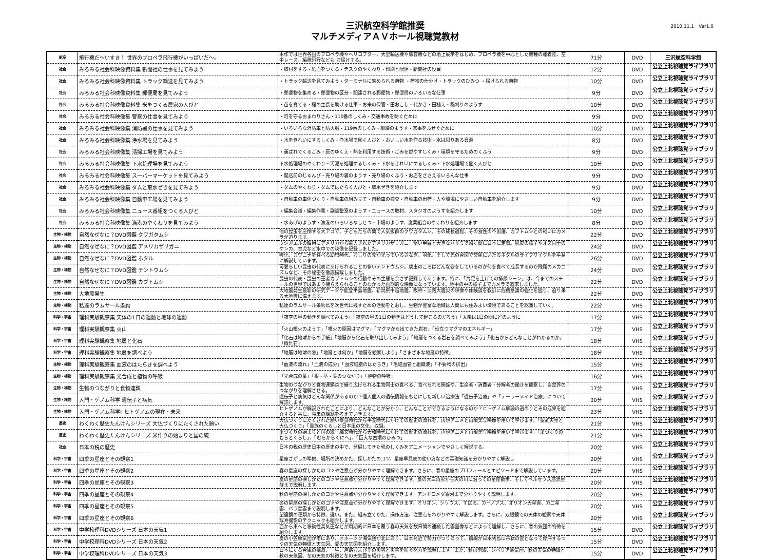三沢航空科学館推奨
マルチメディアＡＶホール視聴覚教材
2010.11.1　Ver1.0
| 航空 | 飛行機だ～いすき！ 世界のプロペラ飛行機がいっぱいだ～。 | 本作では世界各国のプロペラ機やヘリコプター、大型輸送機や旅客機などの地上展示をはじめ、プロペラ機を中心とした機種の離着陸、空中レース、編隊飛行なども お届けする。 | 71分 | DVD | 三沢航空科学館 |
| 社会 | みるみる社会科映像資料集 新聞社の仕事を見てみよう | ・取材をする・紙面をつくる・デスクのやくわり・印刷と配達・新聞社の役目 | 12分 | DVD | 公立上北視聴覚ライブラリー |
| 社会 | みるみる社会科映像資料集 トラック輸送を見てみよう | ・トラック輸送を見てみよう・ターミナルに集められる荷物 ・荷物の仕分け・トラックのひみつ ・届けられる荷物 | 10分 | DVD | 公立上北視聴覚ライブラリー |
| 社会 | みるみる社会科映像資料集 郵便局を見てみよう | ・郵便物を集める・郵便物の区分・配達される郵便物・郵便局のいろいろな仕事 | 9分 | DVD | 公立上北視聴覚ライブラリー |
| 社会 | みるみる社会科映像資料集 米をつくる農家の人びと | ・苗を育てる・稲の生長を助ける仕事・お米の保管・田おこし・代かき・田植え・稲刈りのようす | 10分 | DVD | 公立上北視聴覚ライブラリー |
| 社会 | みるみる社会科映像集 警察の仕事を見てみよう | ・町を守るおまわりさん・110番のしくみ・交通事故を防ぐために | 9分 | DVD | 公立上北視聴覚ライブラリー |
| 社会 | みるみる社会科映像集 消防署の仕事を見てみよう | ・いろいろな消防車と防火服・119番のしくみ・訓練のようす・家事をふせぐために | 10分 | DVD | 公立上北視聴覚ライブラリー |
| 社会 | みるみる社会科映像集 浄水場を見てみよう | ・水をきれいにするしくみ・浄水場で働く人びと・おいしい水を作る技術・水は限りある資源 | 8分 | DVD | 公立上北視聴覚ライブラリー |
| 社会 | みるみる社会科映像集 清掃工場を見てみよう | ・運ばれてくるごみ・灰のゆくえ・熱を利用する技術・ごみを燃やすしくみ・環境を守るためのくふう | 9分 | DVD | 公立上北視聴覚ライブラリー |
| 社会 | みるみる社会科映像集 下水処理場を見てみよう | 下水処理場のやくわり・汚泥を処理するしくみ・下水をきれいにするしくみ・下水処理場で働く人びと | 10分 | DVD | 公立上北視聴覚ライブラリー |
| 社会 | みるみる社会科映像集 スーパーマーケットを見てみよう | ・開店前のじゅんび・売り場の裏のようす・売り場のくふう・お店をささえるいろんな仕事 | 9分 | DVD | 公立上北視聴覚ライブラリー |
| 社会 | みるみる社会科映像集 ダムと取水ぜきを見てみよう | ・ダムのやくわり・ダムではたらく人びと・取水ぜきを紹介します | 9分 | DVD | 公立上北視聴覚ライブラリー |
| 社会 | みるみる社会科映像集 自動車工場を見てみよう | ・自動車の車体づくり・自動車の組み立て・自動車の検査・自動車の出荷・人や環境にやさしい自動車を紹介します | 9分 | DVD | 公立上北視聴覚ライブラリー |
| 社会 | みるみる社会科映像集 ニュース番組をつくる人びと | ・編集会議・編集作業・副調整室のようす・ニュースの取材、スタジオのようすを紹介します | 10分 | DVD | 公立上北視聴覚ライブラリー |
| 社会 | みるみる社会科映像集 漁港のやくわりを見てみよう | ・水あげのようす・漁港のいろいろなしせつ・市場のようす、漁業組合のやくわりを紹介します | 8分 | DVD | 公立上北視聴覚ライブラリー |
| 生物・植物 | 自然なぜなに？DVD図鑑 クワガタムシ | 他の昆虫を圧倒する大アゴで、子どもたちの間で人気抜群のクワガタムシ。その成長過程、その食性の不思議、カブトムシとの戦いにカメラが迫ります。 | 22分 | DVD | 公立上北視聴覚ライブラリー |
| 生物・植物 | 自然なぜなに？DVD図鑑 アメリカザリガニ | ウシガエルの餌用にアメリカから輸入されたアメリカザリガニ。堅い甲羅と大きなハサミで瞬く間に日本に定着。脱皮の様子やオス同士のケンカ、育児など水中での映像を記録しました。 | 24分 | DVD | 公立上北視聴覚ライブラリー |
| 生物・植物 | 自然なぜなに？DVD図鑑 ホタル | 孵化、カワニナを食べる幼虫時代、おしりの先が光っているさなぎ、羽化、そして光の合図で交尾にいたるホタルのライフサイクルを平易に解説しています。 | 26分 | DVD | 公立上北視聴覚ライブラリー |
| 生物・植物 | 自然なぜなに？DVD図鑑 テントウムシ | 可愛らしい昆虫の代表にあげられることの多いテントウムシ。幼虫のころはどんな姿をしているのか何を食べて成長するのか飛翔のメカニズムなど、その秘密を徹底描写しました。 | 24分 | DVD | 公立上北視聴覚ライブラリー |
| 生物・植物 | 自然なぜなに？DVD図鑑 カブトムシ | 昆虫の代表・昆虫の王者カブトムシの行動やその生態を余さず記録してあります。特に、「片足を上げての排尿シーン」は、今までのスチールの世界ではあまり捕らえられることのなかった画期的な映像になっています。地中の中の様子までカメラで追求しました。 | 22分 | DVD | 公立上北視聴覚ライブラリー |
| 生物・植物 | 大地震発生 | 大地震発生最新の研究データや能登半島地震、新潟県中越地震、阪神・淡路大震災の映像や体験談を教訓に危機意識の強化を図り、迫り来る大地震に備えます。 | 22分 | DVD | 公立上北視聴覚ライブラリー |
| 生物・植物 | 私達のラムサール条約 | 私達のラムサール条約鳥を次世代に残すための活動をとおし、生物が豊富な地域は人間にも住みよい環境であることを認識していく。 | 22分 | VHS | 公立上北視聴覚ライブラリー |
| 科学・宇宙 | 理科実験観察集 天体の1日の運動と地球の運動 | 「夜空の星の動きを調べてみよう」「夜空の星の1日の動きはどうして起こるのだろう」「太陽は1日の間にどのように | 17分 | VHS | 公立上北視聴覚ライブラリー |
| 科学・宇宙 | 理科実験観察集 火山 | 「火山噴火のようす」「噴火の原因はマグマ」「マグマから出てきた岩石」「役立つマグマのエネルギー」 | 17分 | VHS | 公立上北視聴覚ライブラリー |
| 科学・宇宙 | 理科実験観察集 地層と化石 | 「化石は地球からの手紙」「地層から化石を取り出してみよう」「地層をつくる岩石を調べてみよう」「化石からどんなことがわかるのか」「微化石」 | 18分 | VHS | 公立上北視聴覚ライブラリー |
| 科学・宇宙 | 理科実験観察集 地層を調べよう | 「地層は地球の窓」「地層とは何か」「地層を観察しよう」「さまざまな地層の特徴」 | 18分 | VHS | 公立上北視聴覚ライブラリー |
| 生物・植物 | 理科実験観察集 血液のはたらきを調べよう | 「血液の流れ」「血液の成分」「血液細胞のはたらき」「毛細血管と組織液」「不要物の排出」 | 15分 | VHS | 公立上北視聴覚ライブラリー |
| 生物・植物 | 理科実験観察集 光合成と植物の呼吸 | 「光合成の葉」「根・茎・葉のつながり」「植物の呼吸」 | 16分 | VHS | 公立上北視聴覚ライブラリー |
| 生物・植物 | 生物のつながりと食物連鎖 | 生物のつながりと食物連鎖森で繰り広げられる生物同士の食べる、食べられる関係や、生産者・消費者・分解者の働きを観察し、自然界のつながりを理解させる。 | 17分 | VHS | 公立上北視聴覚ライブラリー |
| 生物・植物 | 入門・ゲノム科学 遺伝子と病気 | 遺伝子と病気はどんな関係があるのか？個人個人の遺伝情報をもとにした新しい治療法「遺伝子治療」や「テーラーメイド治療」について解説します。 | 30分 | VHS | 公立上北視聴覚ライブラリー |
| 生物・植物 | 入門・ゲノム科学Ⅱ ヒトゲノムの現在・未来 | ヒトゲノムが解説されたことにより、どんなことが分かり、どんなことができるようになるのか？ヒトゲノム解読の道のりとその成果を紹介すると共に、将来の課題を考えていきます。 | 23分 | VHS | 公立上北視聴覚ライブラリー |
| 歴史 | わくわく歴史たんけんシリーズ 大仏づくりにたくされた願い | 大仏づくりにたくされた願い奈良時代から平安時代にかけての歴史の流れを、再現アニメと再現実写映像を用いて学びます。「聖武天皇と大仏づくり」「貴族のくらしと日本風の文化」収録。 | 21分 | VHS | 公立上北視聴覚ライブラリー |
| 歴史 | わくわく歴史たんけんシリーズ 米作りの始まりと国の統一 | 米づくりの始まりと国の統一縄文時代から大和時代にかけての歴史の流れを、再現アニメと再現実写映像を用いて学びます。「米づくりのむらとくらし」、「むらからくにへ」、「巨大な古墳のひみつ」 | 21分 | VHS | 公立上北視聴覚ライブラリー |
| 社会 | 日本の税の歴史 | 日本の税の歴史日本の歴史の中で、発展してきた税のしくみをアニメーションでやさしく解説する。 | 20分 | VHS | 公立上北視聴覚ライブラリー |
| 科学・宇宙 | 四季の星座とその観察1 | 星座さがしの準備、場所の決めかた、探しかたのコツ、星座早見表の使い方などの基礎知識を分かりやすく解説し | 20分 | VHS | 公立上北視聴覚ライブラリー |
| 科学・宇宙 | 四季の星座とその観察2 | 春の星座の探しかたのコツや注意点が分かりやすく理解できます。さらに、春の星座のプロフィールとエピソードまで解説しています。 | 20分 | VHS | 公立上北視聴覚ライブラリー |
| 科学・宇宙 | 四季の星座とその観察3 | 夏の星座の探しかたのコツや注意点が分かりやすく理解できます。夏の大三角形から天の川に沿っての星座散歩、そしてペルセウス座流星群まで説明します。 | 20分 | VHS | 公立上北視聴覚ライブラリー |
| 科学・宇宙 | 四季の星座とその観察4 | 秋の星座の探しかたのコツや注意点が分かりやすく理解できます。アンドロメダ銀河まで分かりやすく説明します。 | 20分 | VHS | 公立上北視聴覚ライブラリー |
| 科学・宇宙 | 四季の星座とその観察5 | 冬の星座の探しかたのコツや注意点が分かりやすく理解できます。オリオン、シリウス、すばる、カーノプス、オリオン大星雲、カニ星雲、バラ星雲まで説明します。 | 20分 | VHS | 公立上北視聴覚ライブラリー |
| 科学・宇宙 | 四季の星座とその観察6 | 望遠鏡の種類から特徴、違い。また、組み立てかた、操作方法、注意点をわかりやすく解説します。さらに、双眼鏡での天体の観察や天体写真撮影のテクニックも紹介します。 | 20分 | VHS | 公立上北視聴覚ライブラリー |
| 科学・宇宙 | 中学校理科DVDシリーズ 日本の天気1 | 西から東へと移動性高気圧などが周期的に日本を覆う春の天気を数日間の連続した雲画像などによって理解し、さらに、春の気団の特徴を紹介します。 | 15分 | DVD | 公立上北視聴覚ライブラリー |
| 科学・宇宙 | 中学校理科DVDシリーズ 日本の天気2 | 夏の小笠原気団が南にあり、オホーツク海気団が北にあり、日本付近で勢力がつりあって、前線が日本列島に帯状の雲となって停滞するつゆの天気の特徴と天気図、夏の天気図を紹介します。 | 15分 | DVD | 公立上北視聴覚ライブラリー |
| 科学・宇宙 | 中学校理科DVDシリーズ 日本の天気3 | 日本にくる台風の構造、一生、進路およびその災害と災害を防ぐ努力を説明します。また、秋雨前線、シベリア寒気団、秋の天気の特徴と秋の天気図、冬の天気の特徴と冬の天気図を紹介します。 | 15分 | DVD | 公立上北視聴覚ライブラリー |